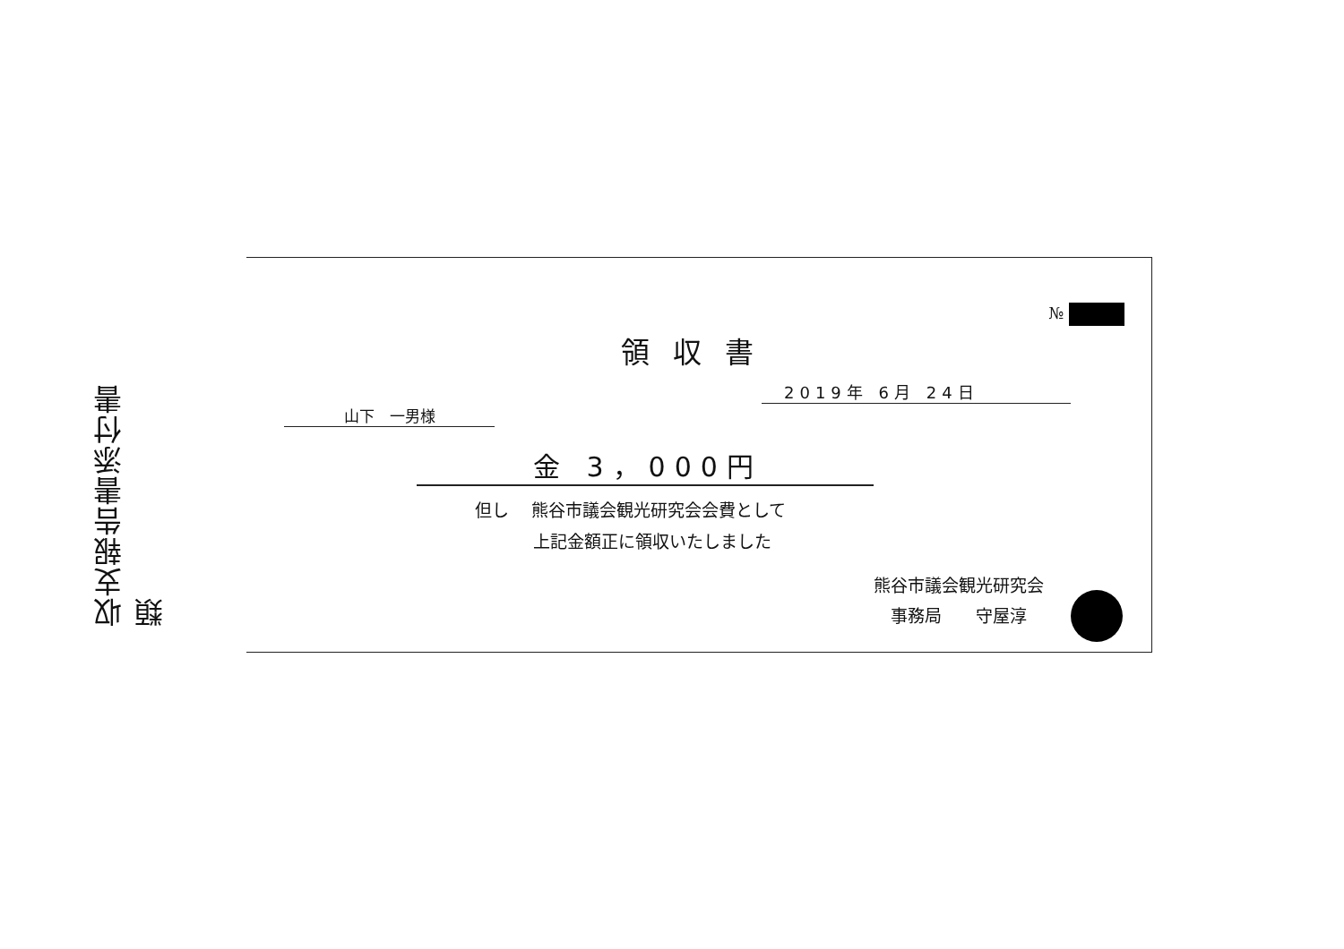収支報告書添付書類
№
領収書
2019年 6月 24日
山下　一男様
金 3，000円
但し　 熊谷市議会観光研究会会費として
上記金額正に領収いたしました
熊谷市議会観光研究会
　事務局　　守屋淳